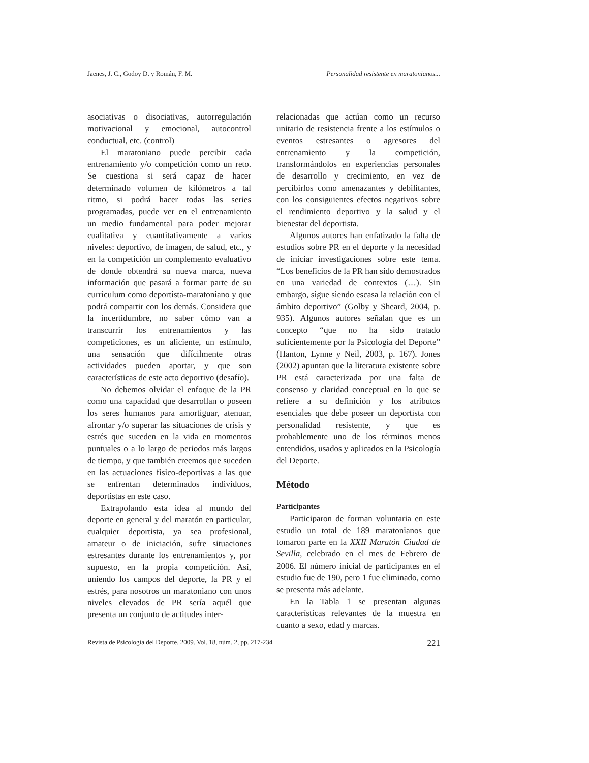Jaenes, J. C., Godoy D. y Román, F. M. Personalidad resistente en maratonianos...
asociativas o disociativas, autorregulación motivacional y emocional, autocontrol conductual, etc. (control)
El maratoniano puede percibir cada entrenamiento y/o competición como un reto. Se cuestiona si será capaz de hacer determinado volumen de kilómetros a tal ritmo, si podrá hacer todas las series programadas, puede ver en el entrenamiento un medio fundamental para poder mejorar cualitativa y cuantitativamente a varios niveles: deportivo, de imagen, de salud, etc., y en la competición un complemento evaluativo de donde obtendrá su nueva marca, nueva información que pasará a formar parte de su currículum como deportista-maratoniano y que podrá compartir con los demás. Considera que la incertidumbre, no saber cómo van a transcurrir los entrenamientos y las competiciones, es un aliciente, un estímulo, una sensación que difícilmente otras actividades pueden aportar, y que son características de este acto deportivo (desafío).
No debemos olvidar el enfoque de la PR como una capacidad que desarrollan o poseen los seres humanos para amortiguar, atenuar, afrontar y/o superar las situaciones de crisis y estrés que suceden en la vida en momentos puntuales o a lo largo de periodos más largos de tiempo, y que también creemos que suceden en las actuaciones físico-deportivas a las que se enfrentan determinados individuos, deportistas en este caso.
Extrapolando esta idea al mundo del deporte en general y del maratón en particular, cualquier deportista, ya sea profesional, amateur o de iniciación, sufre situaciones estresantes durante los entrenamientos y, por supuesto, en la propia competición. Así, uniendo los campos del deporte, la PR y el estrés, para nosotros un maratoniano con unos niveles elevados de PR sería aquél que presenta un conjunto de actitudes inter-
relacionadas que actúan como un recurso unitario de resistencia frente a los estímulos o eventos estresantes o agresores del entrenamiento y la competición, transformándolos en experiencias personales de desarrollo y crecimiento, en vez de percibirlos como amenazantes y debilitantes, con los consiguientes efectos negativos sobre el rendimiento deportivo y la salud y el bienestar del deportista.
Algunos autores han enfatizado la falta de estudios sobre PR en el deporte y la necesidad de iniciar investigaciones sobre este tema. “Los beneficios de la PR han sido demostrados en una variedad de contextos (…). Sin embargo, sigue siendo escasa la relación con el ámbito deportivo” (Golby y Sheard, 2004, p. 935). Algunos autores señalan que es un concepto “que no ha sido tratado suficientemente por la Psicología del Deporte” (Hanton, Lynne y Neil, 2003, p. 167). Jones (2002) apuntan que la literatura existente sobre PR está caracterizada por una falta de consenso y claridad conceptual en lo que se refiere a su definición y los atributos esenciales que debe poseer un deportista con personalidad resistente, y que es probablemente uno de los términos menos entendidos, usados y aplicados en la Psicología del Deporte.
Método
Participantes
Participaron de forman voluntaria en este estudio un total de 189 maratonianos que tomaron parte en la XXII Maratón Ciudad de Sevilla, celebrado en el mes de Febrero de 2006. El número inicial de participantes en el estudio fue de 190, pero 1 fue eliminado, como se presenta más adelante.
En la Tabla 1 se presentan algunas características relevantes de la muestra en cuanto a sexo, edad y marcas.
Revista de Psicología del Deporte. 2009. Vol. 18, núm. 2, pp. 217-234 221